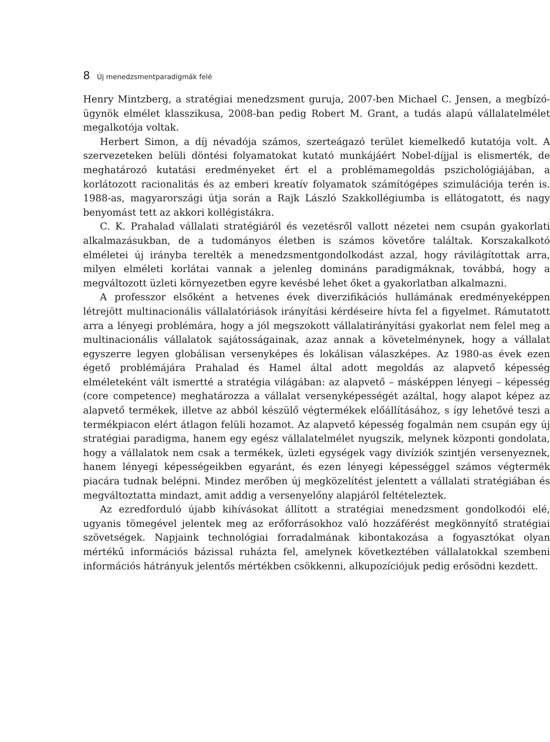8 Új menedzsmentparadigmák felé
Henry Mintzberg, a stratégiai menedzsment guruja, 2007-ben Michael C. Jensen, a megbízó-ügynök elmélet klasszikusa, 2008-ban pedig Robert M. Grant, a tudás alapú vállalatelmélet megalkotója voltak.
Herbert Simon, a díj névadója számos, szerteágazó terület kiemelkedő kutatója volt. A szervezeteken belüli döntési folyamatokat kutató munkájáért Nobel-díjjal is elismerték, de meghatározó kutatási eredményeket ért el a problémamegoldás pszichológiájában, a korlátozott racionalitás és az emberi kreatív folyamatok számítógépes szimulációja terén is. 1988-as, magyarországi útja során a Rajk László Szakkollégiumba is ellátogatott, és nagy benyomást tett az akkori kollégistákra.
C. K. Prahalad vállalati stratégiáról és vezetésről vallott nézetei nem csupán gyakorlati alkalmazásukban, de a tudományos életben is számos követőre találtak. Korszakalkotó elméletei új irányba terelték a menedzsmentgondolkodást azzal, hogy rávilágítottak arra, milyen elméleti korlátai vannak a jelenleg domináns paradigmáknak, továbbá, hogy a megváltozott üzleti környezetben egyre kevésbé lehet őket a gyakorlatban alkalmazni.
A professzor elsőként a hetvenes évek diverzifikációs hullámának eredményeképpen létrejött multinacionális vállalatóriások irányítási kérdéseire hívta fel a figyelmet. Rámutatott arra a lényegi problémára, hogy a jól megszokott vállalatirányítási gyakorlat nem felel meg a multinacionális vállalatok sajátosságainak, azaz annak a követelménynek, hogy a vállalat egyszerre legyen globálisan versenyképes és lokálisan válaszképes. Az 1980-as évek ezen égető problémájára Prahalad és Hamel által adott megoldás az alapvető képesség elméleteként vált ismertté a stratégia világában: az alapvető – másképpen lényegi – képesség (core competence) meghatározza a vállalat versenyképességét azáltal, hogy alapot képez az alapvető termékek, illetve az abból készülő végtermékek előállításához, s így lehetővé teszi a termékpiacon elért átlagon felüli hozamot. Az alapvető képesség fogalmán nem csupán egy új stratégiai paradigma, hanem egy egész vállalatelmélet nyugszik, melynek központi gondolata, hogy a vállalatok nem csak a termékek, üzleti egységek vagy divíziók szintjén versenyeznek, hanem lényegi képességeikben egyaránt, és ezen lényegi képességgel számos végtermék piacára tudnak belépni. Mindez merőben új megközelítést jelentett a vállalati stratégiában és megváltoztatta mindazt, amit addig a versenyelőny alapjáról feltételeztek.
Az ezredforduló újabb kihívásokat állított a stratégiai menedzsment gondolkodói elé, ugyanis tömegével jelentek meg az erőforrásokhoz való hozzáférést megkönnyítő stratégiai szövetségek. Napjaink technológiai forradalmának kibontakozása a fogyasztókat olyan mértékű információs bázissal ruházta fel, amelynek következtében vállalatokkal szembeni információs hátrányuk jelentős mértékben csökkenni, alkupozíciójuk pedig erősödni kezdett.